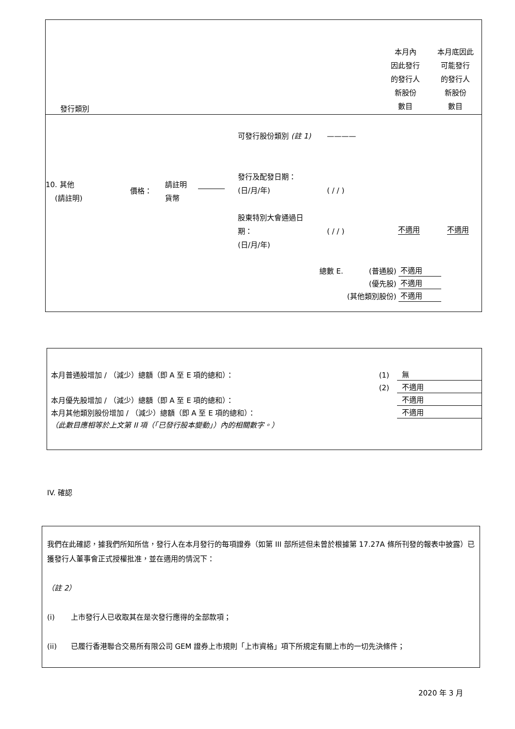| 發行類別 | 本月內 因此發行 的發行人 新股份 數目 | 本月底因此 可能發行 的發行人 新股份 數目 |
10. 其他
(請註明)
價格：
請註明
貨幣
可發行股份類別 (註 1)
發行及配發日期：
(日/月/年)
股東特別大會通過日
期：
(日/月/年)
————
( / / )
( / / )
不適用 不適用
| 總數 E. | (普通股) | 不適用 |
| | (優先股) | 不適用 |
| | (其他類別股份) | 不適用 |
| 本月普通股增加 / （減少）總額（即 A 至 E 項的總和）： | (1) | 無 |
| | (2) | 不適用 |
| 本月優先股增加 / （減少）總額（即 A 至 E 項的總和）： | | 不適用 |
| 本月其他類別股份增加 / （減少）總額（即 A 至 E 項的總和）： | | 不適用 |
| （此數目應相等於上文第 II 項（「已發行股本變動」）內的相關數字。） | | |
IV. 確認
我們在此確認，據我們所知所信，發行人在本月發行的每項證券（如第 III 部所述但未曾於根據第 17.27A 條所刊發的報表中披露）已獲發行人董事會正式授權批准，並在適用的情況下：
（註 2）
(i) 上市發行人已收取其在是次發行應得的全部款項；
(ii) 已履行香港聯合交易所有限公司 GEM 證券上市規則「上市資格」項下所規定有關上市的一切先決條件；
2020 年 3 月